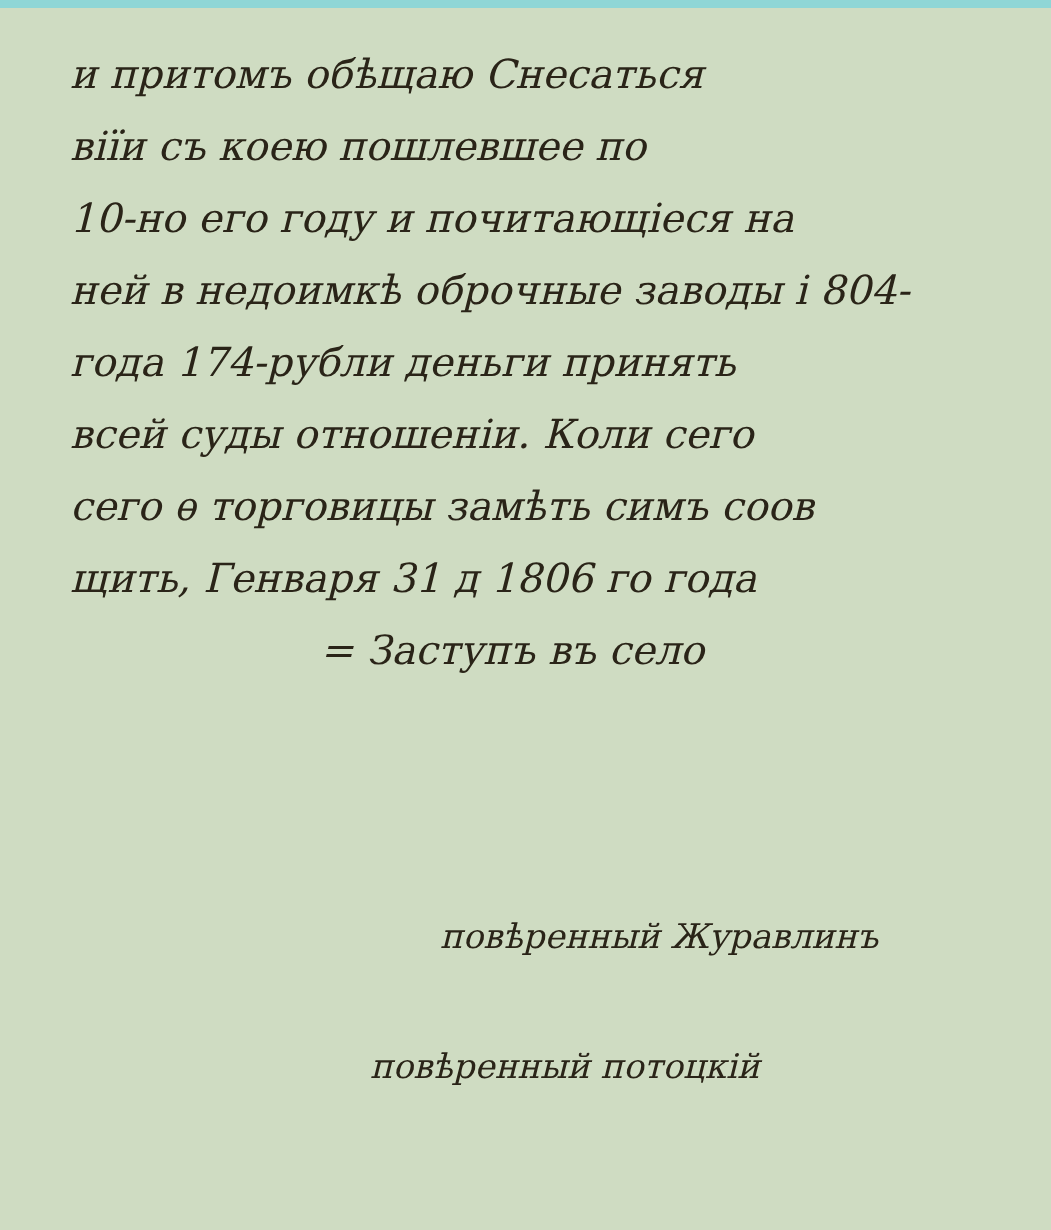и притомъ обѣщаю Снесаться
віїи съ коею пошлевшее по
10-но его году и почитающіеся на
ней в недоимкѣ оброчные заводы і 804-
года 174-рубли деньги принять
всей суды отношеніи. Коли сего
сего ѳ торговицы замѣть симъ соов
щить, Генваря 31 д 1806 го года
= Заступъ въ село
повѣренный Журавлинъ
повѣренный потоцкій